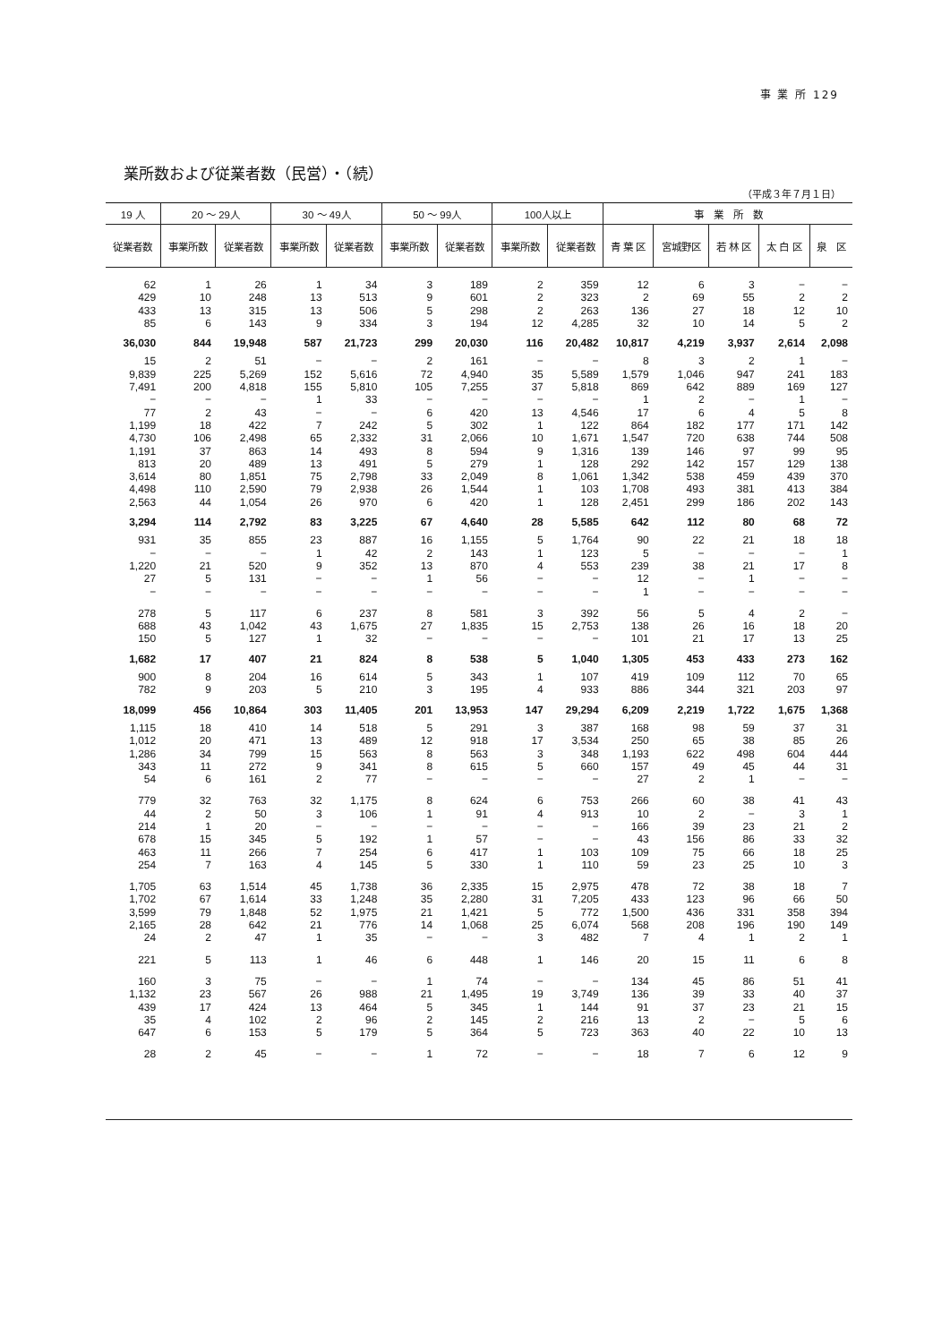事 業 所 129
業所数および従業者数（民営）・（続）
（平成３年７月１日）
| 19 人 | 20 ～ 29人 | | 30 ～ 49人 | | 50 ～ 99人 | | 100人以上 | | 事 業 所 数 | | | | |
| --- | --- | --- | --- | --- | --- | --- | --- | --- | --- | --- | --- | --- | --- |
| 従業者数 | 事業所数 | 従業者数 | 事業所数 | 従業者数 | 事業所数 | 従業者数 | 事業所数 | 従業者数 | 青 葉 区 | 宮城野区 | 若 林 区 | 太 白 区 | 泉 区 |
| 62 | 1 | 26 | 1 | 34 | 3 | 189 | 2 | 359 | 12 | 6 | 3 | − | − |
| 429 | 10 | 248 | 13 | 513 | 9 | 601 | 2 | 323 | 2 | 69 | 55 | 2 | 2 |
| 433 | 13 | 315 | 13 | 506 | 5 | 298 | 2 | 263 | 136 | 27 | 18 | 12 | 10 |
| 85 | 6 | 143 | 9 | 334 | 3 | 194 | 12 | 4,285 | 32 | 10 | 14 | 5 | 2 |
| 36,030 | 844 | 19,948 | 587 | 21,723 | 299 | 20,030 | 116 | 20,482 | 10,817 | 4,219 | 3,937 | 2,614 | 2,098 |
| 15 | 2 | 51 | − | − | 2 | 161 | − | − | 8 | 3 | 2 | 1 | − |
| 9,839 | 225 | 5,269 | 152 | 5,616 | 72 | 4,940 | 35 | 5,589 | 1,579 | 1,046 | 947 | 241 | 183 |
| 7,491 | 200 | 4,818 | 155 | 5,810 | 105 | 7,255 | 37 | 5,818 | 869 | 642 | 889 | 169 | 127 |
| − | − | − | 1 | 33 | − | − | − | − | 1 | 2 | − | 1 | − |
| 77 | 2 | 43 | − | − | 6 | 420 | 13 | 4,546 | 17 | 6 | 4 | 5 | 8 |
| 1,199 | 18 | 422 | 7 | 242 | 5 | 302 | 1 | 122 | 864 | 182 | 177 | 171 | 142 |
| 4,730 | 106 | 2,498 | 65 | 2,332 | 31 | 2,066 | 10 | 1,671 | 1,547 | 720 | 638 | 744 | 508 |
| 1,191 | 37 | 863 | 14 | 493 | 8 | 594 | 9 | 1,316 | 139 | 146 | 97 | 99 | 95 |
| 813 | 20 | 489 | 13 | 491 | 5 | 279 | 1 | 128 | 292 | 142 | 157 | 129 | 138 |
| 3,614 | 80 | 1,851 | 75 | 2,798 | 33 | 2,049 | 8 | 1,061 | 1,342 | 538 | 459 | 439 | 370 |
| 4,498 | 110 | 2,590 | 79 | 2,938 | 26 | 1,544 | 1 | 103 | 1,708 | 493 | 381 | 413 | 384 |
| 2,563 | 44 | 1,054 | 26 | 970 | 6 | 420 | 1 | 128 | 2,451 | 299 | 186 | 202 | 143 |
| 3,294 | 114 | 2,792 | 83 | 3,225 | 67 | 4,640 | 28 | 5,585 | 642 | 112 | 80 | 68 | 72 |
| 931 | 35 | 855 | 23 | 887 | 16 | 1,155 | 5 | 1,764 | 90 | 22 | 21 | 18 | 18 |
| − | − | − | 1 | 42 | 2 | 143 | 1 | 123 | 5 | − | − | − | 1 |
| 1,220 | 21 | 520 | 9 | 352 | 13 | 870 | 4 | 553 | 239 | 38 | 21 | 17 | 8 |
| 27 | 5 | 131 | − | − | 1 | 56 | − | − | 12 | − | 1 | − | − |
| − | − | − | − | − | − | − | − | − | 1 | − | − | − | − |
| 278 | 5 | 117 | 6 | 237 | 8 | 581 | 3 | 392 | 56 | 5 | 4 | 2 | − |
| 688 | 43 | 1,042 | 43 | 1,675 | 27 | 1,835 | 15 | 2,753 | 138 | 26 | 16 | 18 | 20 |
| 150 | 5 | 127 | 1 | 32 | − | − | − | − | 101 | 21 | 17 | 13 | 25 |
| 1,682 | 17 | 407 | 21 | 824 | 8 | 538 | 5 | 1,040 | 1,305 | 453 | 433 | 273 | 162 |
| 900 | 8 | 204 | 16 | 614 | 5 | 343 | 1 | 107 | 419 | 109 | 112 | 70 | 65 |
| 782 | 9 | 203 | 5 | 210 | 3 | 195 | 4 | 933 | 886 | 344 | 321 | 203 | 97 |
| 18,099 | 456 | 10,864 | 303 | 11,405 | 201 | 13,953 | 147 | 29,294 | 6,209 | 2,219 | 1,722 | 1,675 | 1,368 |
| 1,115 | 18 | 410 | 14 | 518 | 5 | 291 | 3 | 387 | 168 | 98 | 59 | 37 | 31 |
| 1,012 | 20 | 471 | 13 | 489 | 12 | 918 | 17 | 3,534 | 250 | 65 | 38 | 85 | 26 |
| 1,286 | 34 | 799 | 15 | 563 | 8 | 563 | 3 | 348 | 1,193 | 622 | 498 | 604 | 444 |
| 343 | 11 | 272 | 9 | 341 | 8 | 615 | 5 | 660 | 157 | 49 | 45 | 44 | 31 |
| 54 | 6 | 161 | 2 | 77 | − | − | − | − | 27 | 2 | 1 | − | − |
| 779 | 32 | 763 | 32 | 1,175 | 8 | 624 | 6 | 753 | 266 | 60 | 38 | 41 | 43 |
| 44 | 2 | 50 | 3 | 106 | 1 | 91 | 4 | 913 | 10 | 2 | − | 3 | 1 |
| 214 | 1 | 20 | − | − | − | − | − | − | 166 | 39 | 23 | 21 | 2 |
| 678 | 15 | 345 | 5 | 192 | 1 | 57 | − | − | 43 | 156 | 86 | 33 | 32 |
| 463 | 11 | 266 | 7 | 254 | 6 | 417 | 1 | 103 | 109 | 75 | 66 | 18 | 25 |
| 254 | 7 | 163 | 4 | 145 | 5 | 330 | 1 | 110 | 59 | 23 | 25 | 10 | 3 |
| 1,705 | 63 | 1,514 | 45 | 1,738 | 36 | 2,335 | 15 | 2,975 | 478 | 72 | 38 | 18 | 7 |
| 1,702 | 67 | 1,614 | 33 | 1,248 | 35 | 2,280 | 31 | 7,205 | 433 | 123 | 96 | 66 | 50 |
| 3,599 | 79 | 1,848 | 52 | 1,975 | 21 | 1,421 | 5 | 772 | 1,500 | 436 | 331 | 358 | 394 |
| 2,165 | 28 | 642 | 21 | 776 | 14 | 1,068 | 25 | 6,074 | 568 | 208 | 196 | 190 | 149 |
| 24 | 2 | 47 | 1 | 35 | − | − | 3 | 482 | 7 | 4 | 1 | 2 | 1 |
| 221 | 5 | 113 | 1 | 46 | 6 | 448 | 1 | 146 | 20 | 15 | 11 | 6 | 8 |
| 160 | 3 | 75 | − | − | 1 | 74 | − | − | 134 | 45 | 86 | 51 | 41 |
| 1,132 | 23 | 567 | 26 | 988 | 21 | 1,495 | 19 | 3,749 | 136 | 39 | 33 | 40 | 37 |
| 439 | 17 | 424 | 13 | 464 | 5 | 345 | 1 | 144 | 91 | 37 | 23 | 21 | 15 |
| 35 | 4 | 102 | 2 | 96 | 2 | 145 | 2 | 216 | 13 | 2 | − | 5 | 6 |
| 647 | 6 | 153 | 5 | 179 | 5 | 364 | 5 | 723 | 363 | 40 | 22 | 10 | 13 |
| 28 | 2 | 45 | − | − | 1 | 72 | − | − | 18 | 7 | 6 | 12 | 9 |